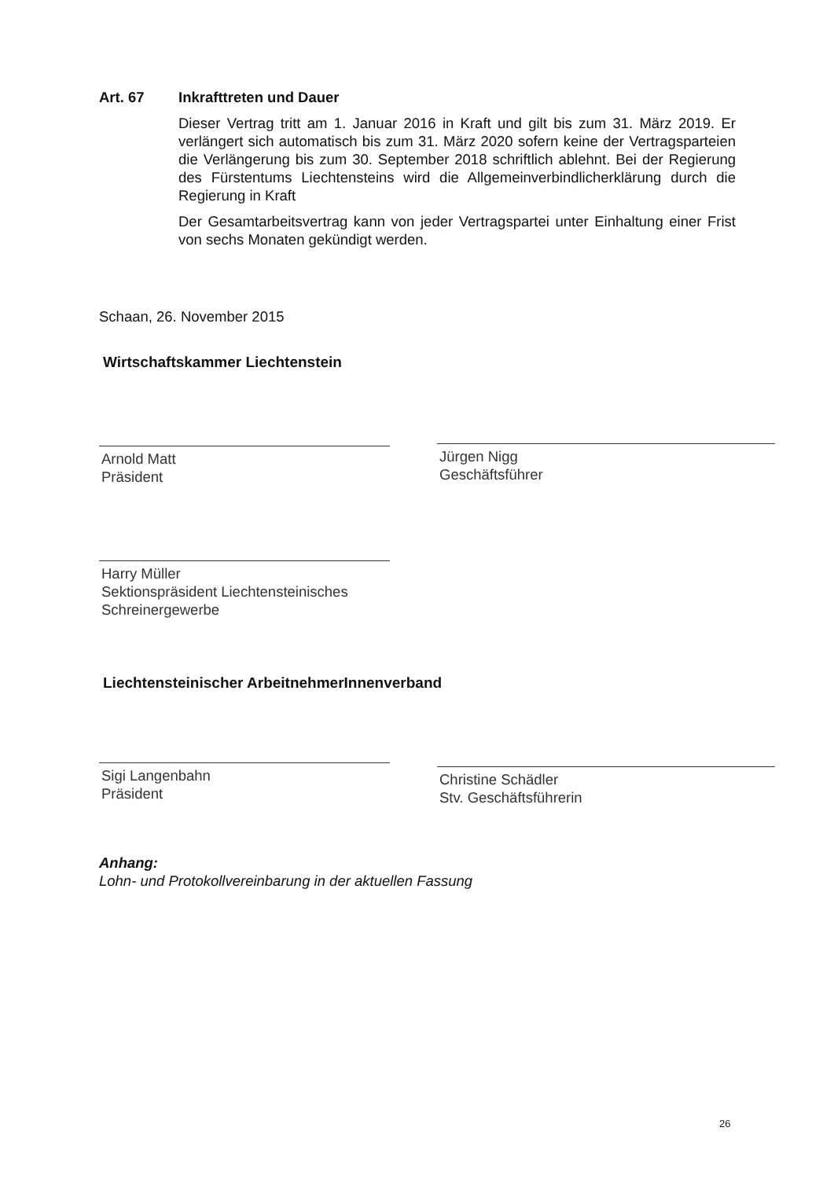Art. 67 Inkrafttreten und Dauer
Dieser Vertrag tritt am 1. Januar 2016 in Kraft und gilt bis zum 31. März 2019. Er verlängert sich automatisch bis zum 31. März 2020 sofern keine der Vertragsparteien die Verlängerung bis zum 30. September 2018 schriftlich ablehnt. Bei der Regierung des Fürstentums Liechtensteins wird die Allgemeinverbindlicherklärung durch die Regierung in Kraft
Der Gesamtarbeitsvertrag kann von jeder Vertragspartei unter Einhaltung einer Frist von sechs Monaten gekündigt werden.
Schaan, 26. November 2015
Wirtschaftskammer Liechtenstein
Arnold Matt
Präsident
Jürgen Nigg
Geschäftsführer
Harry Müller
Sektionspräsident Liechtensteinisches Schreinergewerbe
Liechtensteinischer ArbeitnehmerInnenverband
Sigi Langenbahn
Präsident
Christine Schädler
Stv. Geschäftsführerin
Anhang:
Lohn- und Protokollvereinbarung in der aktuellen Fassung
26